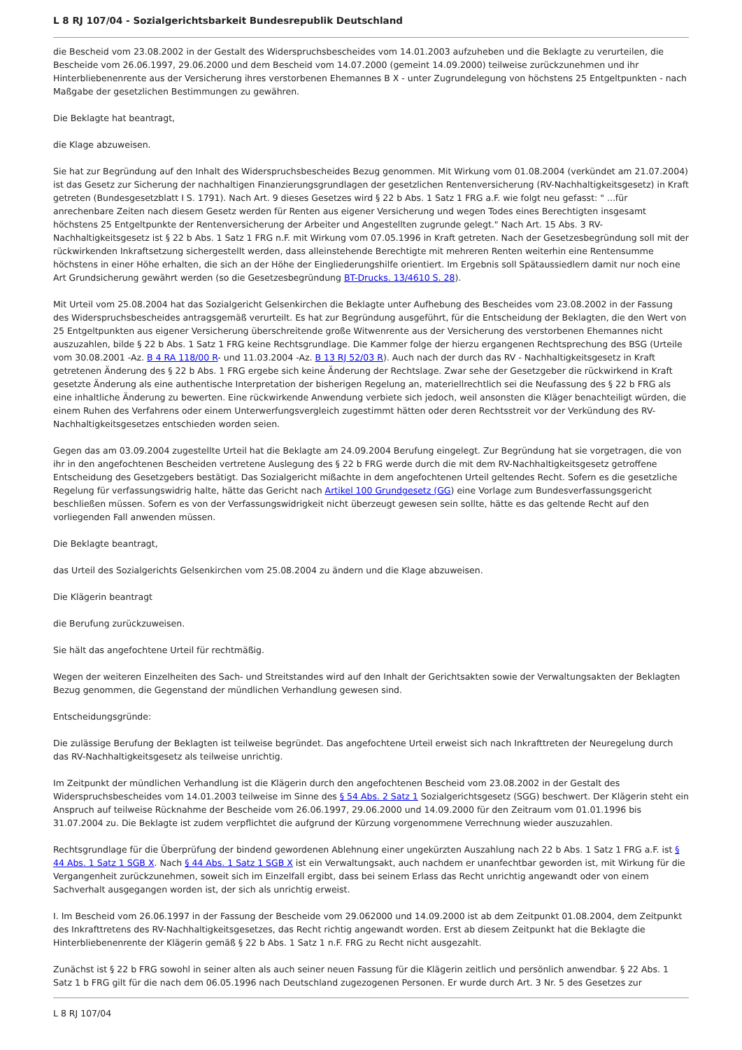L 8 RJ 107/04 - Sozialgerichtsbarkeit Bundesrepublik Deutschland
die Bescheid vom 23.08.2002 in der Gestalt des Widerspruchsbescheides vom 14.01.2003 aufzuheben und die Beklagte zu verurteilen, die Bescheide vom 26.06.1997, 29.06.2000 und dem Bescheid vom 14.07.2000 (gemeint 14.09.2000) teilweise zurückzunehmen und ihr Hinterbliebenenrente aus der Versicherung ihres verstorbenen Ehemannes B X - unter Zugrundelegung von höchstens 25 Entgeltpunkten - nach Maßgabe der gesetzlichen Bestimmungen zu gewähren.
Die Beklagte hat beantragt,
die Klage abzuweisen.
Sie hat zur Begründung auf den Inhalt des Widerspruchsbescheides Bezug genommen. Mit Wirkung vom 01.08.2004 (verkündet am 21.07.2004) ist das Gesetz zur Sicherung der nachhaltigen Finanzierungsgrundlagen der gesetzlichen Rentenversicherung (RV-Nachhaltigkeitsgesetz) in Kraft getreten (Bundesgesetzblatt I S. 1791). Nach Art. 9 dieses Gesetzes wird § 22 b Abs. 1 Satz 1 FRG a.F. wie folgt neu gefasst: " ...für anrechenbare Zeiten nach diesem Gesetz werden für Renten aus eigener Versicherung und wegen Todes eines Berechtigten insgesamt höchstens 25 Entgeltpunkte der Rentenversicherung der Arbeiter und Angestellten zugrunde gelegt." Nach Art. 15 Abs. 3 RV-Nachhaltigkeitsgesetz ist § 22 b Abs. 1 Satz 1 FRG n.F. mit Wirkung vom 07.05.1996 in Kraft getreten. Nach der Gesetzesbegründung soll mit der rückwirkenden Inkraftsetzung sichergestellt werden, dass alleinstehende Berechtigte mit mehreren Renten weiterhin eine Rentensumme höchstens in einer Höhe erhalten, die sich an der Höhe der Eingliederungshilfe orientiert. Im Ergebnis soll Spätaussiedlern damit nur noch eine Art Grundsicherung gewährt werden (so die Gesetzesbegründung BT-Drucks. 13/4610 S. 28).
Mit Urteil vom 25.08.2004 hat das Sozialgericht Gelsenkirchen die Beklagte unter Aufhebung des Bescheides vom 23.08.2002 in der Fassung des Widerspruchsbescheides antragsgemäß verurteilt. Es hat zur Begründung ausgeführt, für die Entscheidung der Beklagten, die den Wert von 25 Entgeltpunkten aus eigener Versicherung überschreitende große Witwenrente aus der Versicherung des verstorbenen Ehemannes nicht auszuzahlen, bilde § 22 b Abs. 1 Satz 1 FRG keine Rechtsgrundlage. Die Kammer folge der hierzu ergangenen Rechtsprechung des BSG (Urteile vom 30.08.2001 -Az. B 4 RA 118/00 R- und 11.03.2004 -Az. B 13 RJ 52/03 R). Auch nach der durch das RV - Nachhaltigkeitsgesetz in Kraft getretenen Änderung des § 22 b Abs. 1 FRG ergebe sich keine Änderung der Rechtslage. Zwar sehe der Gesetzgeber die rückwirkend in Kraft gesetzte Änderung als eine authentische Interpretation der bisherigen Regelung an, materiellrechtlich sei die Neufassung des § 22 b FRG als eine inhaltliche Änderung zu bewerten. Eine rückwirkende Anwendung verbiete sich jedoch, weil ansonsten die Kläger benachteiligt würden, die einem Ruhen des Verfahrens oder einem Unterwerfungsvergleich zugestimmt hätten oder deren Rechtsstreit vor der Verkündung des RV-Nachhaltigkeitsgesetzes entschieden worden seien.
Gegen das am 03.09.2004 zugestellte Urteil hat die Beklagte am 24.09.2004 Berufung eingelegt. Zur Begründung hat sie vorgetragen, die von ihr in den angefochtenen Bescheiden vertretene Auslegung des § 22 b FRG werde durch die mit dem RV-Nachhaltigkeitsgesetz getroffene Entscheidung des Gesetzgebers bestätigt. Das Sozialgericht mißachte in dem angefochtenen Urteil geltendes Recht. Sofern es die gesetzliche Regelung für verfassungswidrig halte, hätte das Gericht nach Artikel 100 Grundgesetz (GG) eine Vorlage zum Bundesverfassungsgericht beschließen müssen. Sofern es von der Verfassungswidrigkeit nicht überzeugt gewesen sein sollte, hätte es das geltende Recht auf den vorliegenden Fall anwenden müssen.
Die Beklagte beantragt,
das Urteil des Sozialgerichts Gelsenkirchen vom 25.08.2004 zu ändern und die Klage abzuweisen.
Die Klägerin beantragt
die Berufung zurückzuweisen.
Sie hält das angefochtene Urteil für rechtmäßig.
Wegen der weiteren Einzelheiten des Sach- und Streitstandes wird auf den Inhalt der Gerichtsakten sowie der Verwaltungsakten der Beklagten Bezug genommen, die Gegenstand der mündlichen Verhandlung gewesen sind.
Entscheidungsgründe:
Die zulässige Berufung der Beklagten ist teilweise begründet. Das angefochtene Urteil erweist sich nach Inkrafttreten der Neuregelung durch das RV-Nachhaltigkeitsgesetz als teilweise unrichtig.
Im Zeitpunkt der mündlichen Verhandlung ist die Klägerin durch den angefochtenen Bescheid vom 23.08.2002 in der Gestalt des Widerspruchsbescheides vom 14.01.2003 teilweise im Sinne des § 54 Abs. 2 Satz 1 Sozialgerichtsgesetz (SGG) beschwert. Der Klägerin steht ein Anspruch auf teilweise Rücknahme der Bescheide vom 26.06.1997, 29.06.2000 und 14.09.2000 für den Zeitraum vom 01.01.1996 bis 31.07.2004 zu. Die Beklagte ist zudem verpflichtet die aufgrund der Kürzung vorgenommene Verrechnung wieder auszuzahlen.
Rechtsgrundlage für die Überprüfung der bindend gewordenen Ablehnung einer ungekürzten Auszahlung nach 22 b Abs. 1 Satz 1 FRG a.F. ist § 44 Abs. 1 Satz 1 SGB X. Nach § 44 Abs. 1 Satz 1 SGB X ist ein Verwaltungsakt, auch nachdem er unanfechtbar geworden ist, mit Wirkung für die Vergangenheit zurückzunehmen, soweit sich im Einzelfall ergibt, dass bei seinem Erlass das Recht unrichtig angewandt oder von einem Sachverhalt ausgegangen worden ist, der sich als unrichtig erweist.
I. Im Bescheid vom 26.06.1997 in der Fassung der Bescheide vom 29.062000 und 14.09.2000 ist ab dem Zeitpunkt 01.08.2004, dem Zeitpunkt des Inkrafttretens des RV-Nachhaltigkeitsgesetzes, das Recht richtig angewandt worden. Erst ab diesem Zeitpunkt hat die Beklagte die Hinterbliebenenrente der Klägerin gemäß § 22 b Abs. 1 Satz 1 n.F. FRG zu Recht nicht ausgezahlt.
Zunächst ist § 22 b FRG sowohl in seiner alten als auch seiner neuen Fassung für die Klägerin zeitlich und persönlich anwendbar. § 22 Abs. 1 Satz 1 b FRG gilt für die nach dem 06.05.1996 nach Deutschland zugezogenen Personen. Er wurde durch Art. 3 Nr. 5 des Gesetzes zur
L 8 RJ 107/04